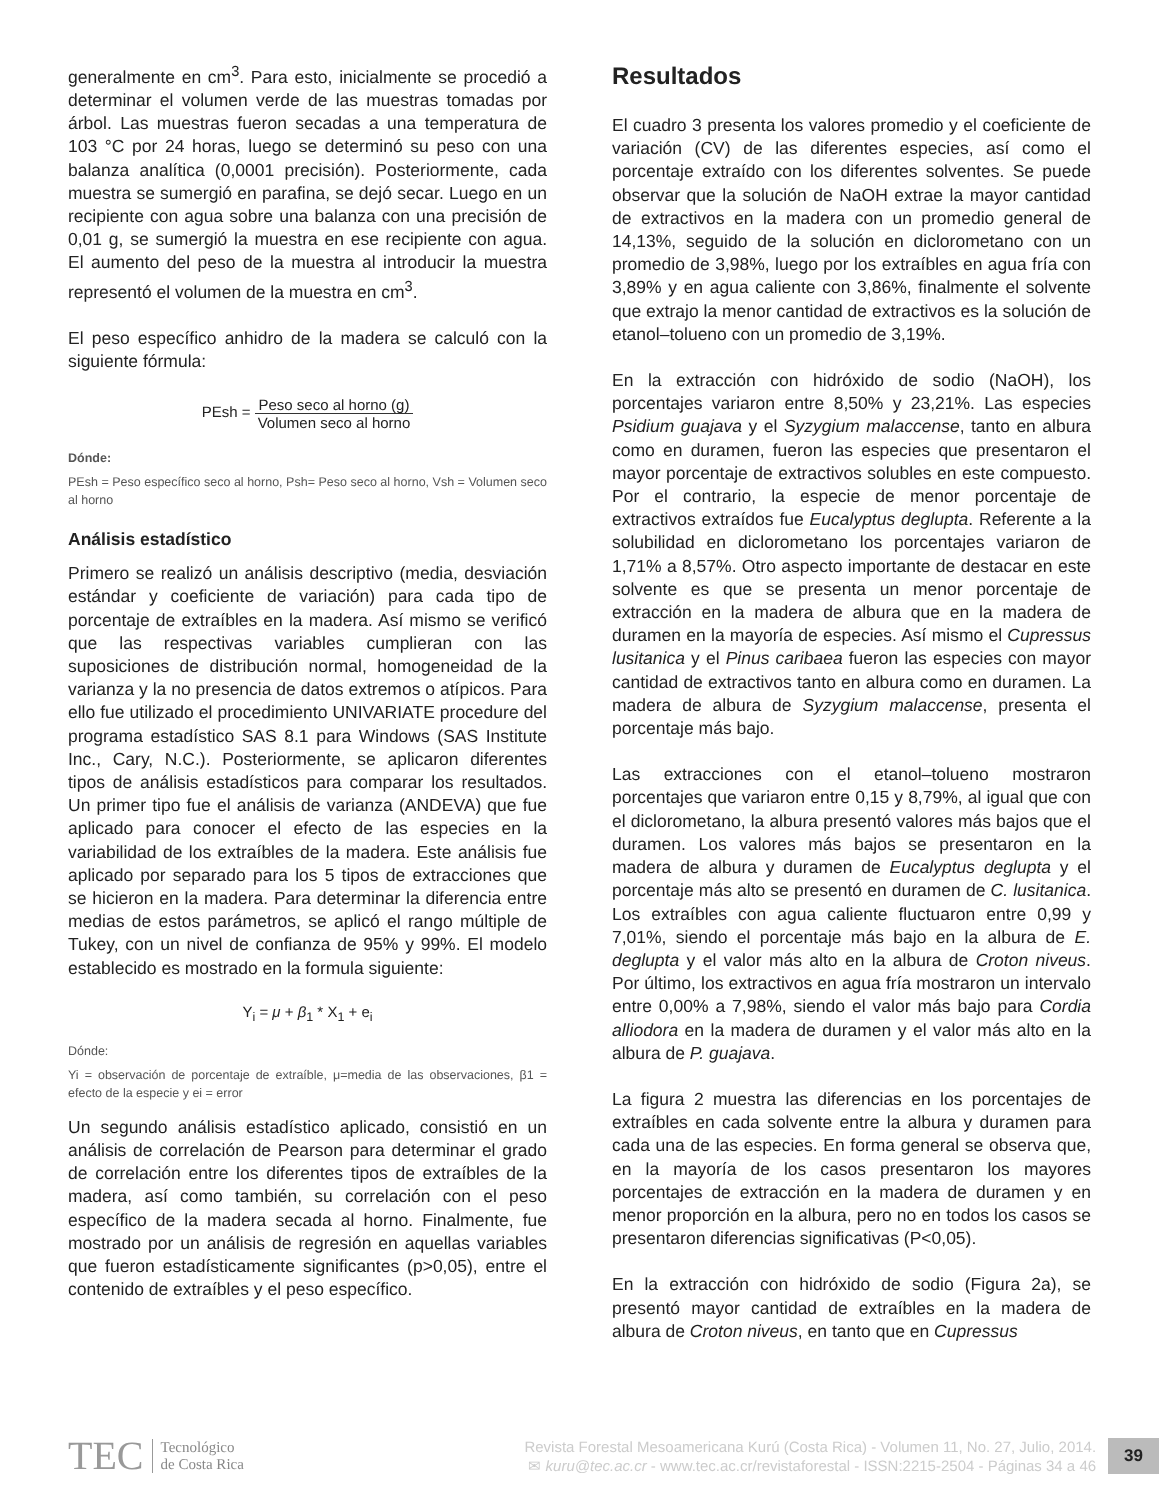generalmente en cm<sup>3</sup>. Para esto, inicialmente se procedió a determinar el volumen verde de las muestras tomadas por árbol. Las muestras fueron secadas a una temperatura de 103 °C por 24 horas, luego se determinó su peso con una balanza analítica (0,0001 precisión). Posteriormente, cada muestra se sumergió en parafina, se dejó secar. Luego en un recipiente con agua sobre una balanza con una precisión de 0,01 g, se sumergió la muestra en ese recipiente con agua. El aumento del peso de la muestra al introducir la muestra representó el volumen de la muestra en cm<sup>3</sup>.
El peso específico anhidro de la madera se calculó con la siguiente fórmula:
PEsh = Peso seco al horno (g) Volumen seco al horno
Dónde:
PEsh = Peso específico seco al horno, Psh= Peso seco al horno, Vsh = Volumen seco al horno
Análisis estadístico
Primero se realizó un análisis descriptivo (media, desviación estándar y coeficiente de variación) para cada tipo de porcentaje de extraíbles en la madera. Así mismo se verificó que las respectivas variables cumplieran con las suposiciones de distribución normal, homogeneidad de la varianza y la no presencia de datos extremos o atípicos. Para ello fue utilizado el procedimiento UNIVARIATE procedure del programa estadístico SAS 8.1 para Windows (SAS Institute Inc., Cary, N.C.). Posteriormente, se aplicaron diferentes tipos de análisis estadísticos para comparar los resultados. Un primer tipo fue el análisis de varianza (ANDEVA) que fue aplicado para conocer el efecto de las especies en la variabilidad de los extraíbles de la madera. Este análisis fue aplicado por separado para los 5 tipos de extracciones que se hicieron en la madera. Para determinar la diferencia entre medias de estos parámetros, se aplicó el rango múltiple de Tukey, con un nivel de confianza de 95% y 99%. El modelo establecido es mostrado en la formula siguiente:
Y<sub>i</sub> = μ + β<sub>1</sub> * X<sub>1</sub> + e<sub>i</sub>
Dónde:
Yi = observación de porcentaje de extraíble, μ=media de las observaciones, β1 = efecto de la especie y ei = error
Un segundo análisis estadístico aplicado, consistió en un análisis de correlación de Pearson para determinar el grado de correlación entre los diferentes tipos de extraíbles de la madera, así como también, su correlación con el peso específico de la madera secada al horno. Finalmente, fue mostrado por un análisis de regresión en aquellas variables que fueron estadísticamente significantes (p>0,05), entre el contenido de extraíbles y el peso específico.
Resultados
El cuadro 3 presenta los valores promedio y el coeficiente de variación (CV) de las diferentes especies, así como el porcentaje extraído con los diferentes solventes. Se puede observar que la solución de NaOH extrae la mayor cantidad de extractivos en la madera con un promedio general de 14,13%, seguido de la solución en diclorometano con un promedio de 3,98%, luego por los extraíbles en agua fría con 3,89% y en agua caliente con 3,86%, finalmente el solvente que extrajo la menor cantidad de extractivos es la solución de etanol–tolueno con un promedio de 3,19%.
En la extracción con hidróxido de sodio (NaOH), los porcentajes variaron entre 8,50% y 23,21%. Las especies Psidium guajava y el Syzygium malaccense, tanto en albura como en duramen, fueron las especies que presentaron el mayor porcentaje de extractivos solubles en este compuesto. Por el contrario, la especie de menor porcentaje de extractivos extraídos fue Eucalyptus deglupta. Referente a la solubilidad en diclorometano los porcentajes variaron de 1,71% a 8,57%. Otro aspecto importante de destacar en este solvente es que se presenta un menor porcentaje de extracción en la madera de albura que en la madera de duramen en la mayoría de especies. Así mismo el Cupressus lusitanica y el Pinus caribaea fueron las especies con mayor cantidad de extractivos tanto en albura como en duramen. La madera de albura de Syzygium malaccense, presenta el porcentaje más bajo.
Las extracciones con el etanol–tolueno mostraron porcentajes que variaron entre 0,15 y 8,79%, al igual que con el diclorometano, la albura presentó valores más bajos que el duramen. Los valores más bajos se presentaron en la madera de albura y duramen de Eucalyptus deglupta y el porcentaje más alto se presentó en duramen de C. lusitanica. Los extraíbles con agua caliente fluctuaron entre 0,99 y 7,01%, siendo el porcentaje más bajo en la albura de E. deglupta y el valor más alto en la albura de Croton niveus. Por último, los extractivos en agua fría mostraron un intervalo entre 0,00% a 7,98%, siendo el valor más bajo para Cordia alliodora en la madera de duramen y el valor más alto en la albura de P. guajava.
La figura 2 muestra las diferencias en los porcentajes de extraíbles en cada solvente entre la albura y duramen para cada una de las especies. En forma general se observa que, en la mayoría de los casos presentaron los mayores porcentajes de extracción en la madera de duramen y en menor proporción en la albura, pero no en todos los casos se presentaron diferencias significativas (P<0,05).
En la extracción con hidróxido de sodio (Figura 2a), se presentó mayor cantidad de extraíbles en la madera de albura de Croton niveus, en tanto que en Cupressus
TEC Tecnológico
de Costa Rica
Revista Forestal Mesoamericana Kurú (Costa Rica) - Volumen 11, No. 27, Julio, 2014.
✉ kuru@tec.ac.cr - www.tec.ac.cr/revistaforestal - ISSN:2215-2504 - Páginas 34 a 46
39